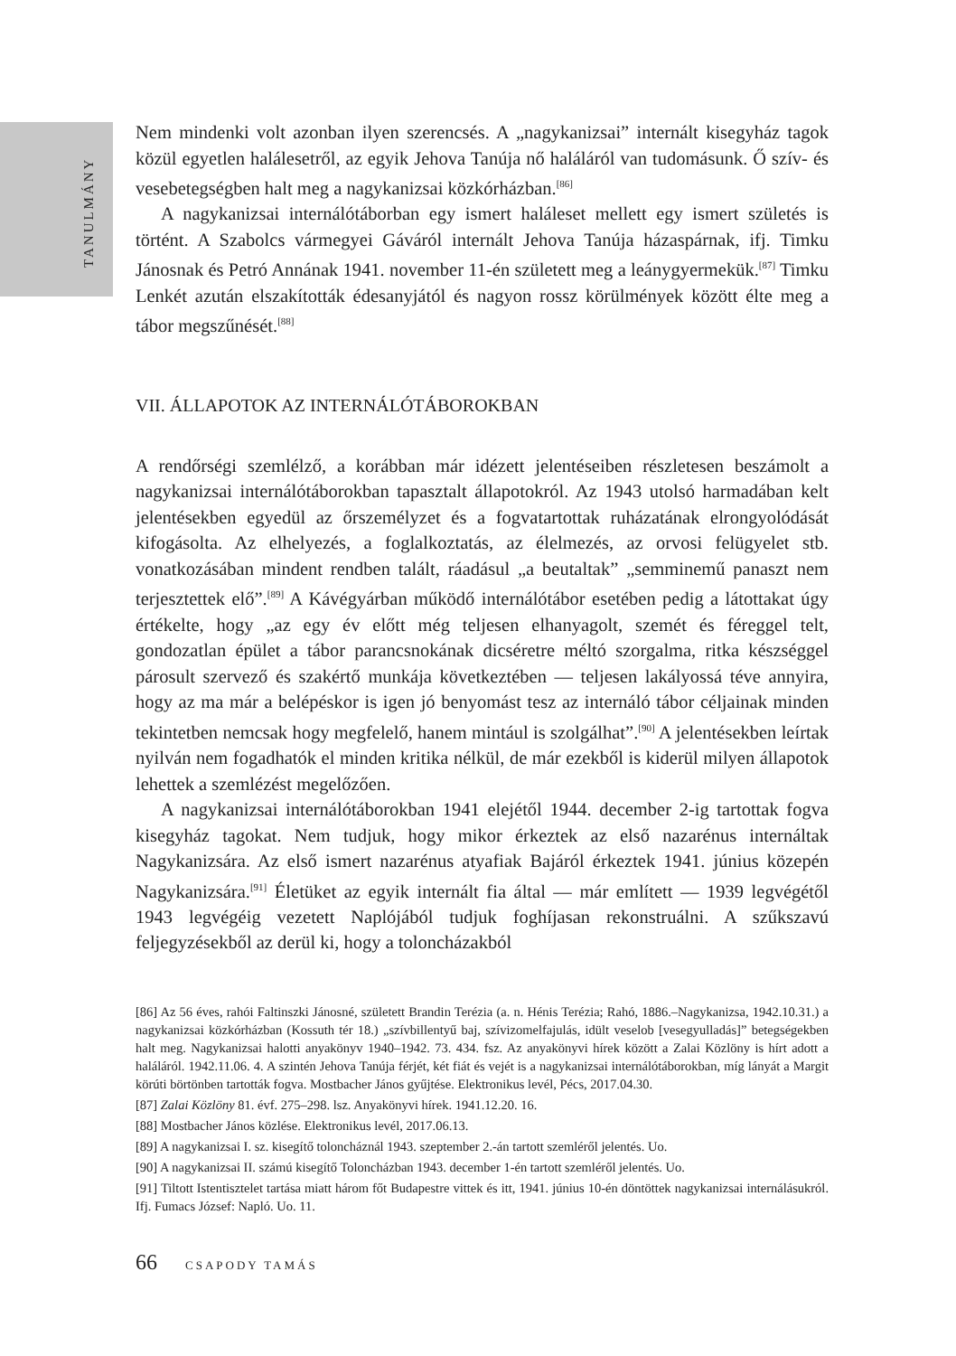TANULMÁNY
Nem mindenki volt azonban ilyen szerencsés. A „nagykanizsai” internált kisegyház tagok közül egyetlen halálesetről, az egyik Jehova Tanúja nő haláláról van tudomásunk. Ő szív- és vesebetegségben halt meg a nagykanizsai közkórházban.<sup>[86]</sup>
A nagykanizsai internálótáborban egy ismert haláleset mellett egy ismert születés is történt. A Szabolcs vármegyei Gáváról internált Jehova Tanúja házaspárnak, ifj. Timku Jánosnak és Petró Annának 1941. november 11-én született meg a leánygyermekük.<sup>[87]</sup> Timku Lenkét azután elszakították édesanyjától és nagyon rossz körülmények között élte meg a tábor megszűnését.<sup>[88]</sup>
VII. ÁLLAPOTOK AZ INTERNÁLÓTÁBOROKBAN
A rendőrségi szemlélző, a korábban már idézett jelentéseiben részletesen beszámolt a nagykanizsai internálótáborokban tapasztalt állapotokról. Az 1943 utolsó harmadában kelt jelentésekben egyedül az őrszemélyzet és a fogvatartottak ruházatának elrongyolódását kifogásolta. Az elhelyezés, a foglalkoztatás, az élelmezés, az orvosi felügyelet stb. vonatkozásában mindent rendben talált, ráadásul „a beutaltak” „semminemű panaszt nem terjesztettek elő”.<sup>[89]</sup> A Kávégyárban működő internálótábor esetében pedig a látottakat úgy értékelte, hogy „az egy év előtt még teljesen elhanyagolt, szemét és féreggel telt, gondozatlan épület a tábor parancsnokának dicséretre méltó szorgalma, ritka készséggel párosult szervező és szakértő munkája következtében — teljesen lakályossá téve annyira, hogy az ma már a belépéskor is igen jó benyomást tesz az internáló tábor céljainak minden tekintetben nemcsak hogy megfelelő, hanem mintául is szolgálhat”.<sup>[90]</sup> A jelentésekben leírtak nyilván nem fogadhatók el minden kritika nélkül, de már ezekből is kiderül milyen állapotok lehettek a szemlézést megelőzően.
A nagykanizsai internálótáborokban 1941 elejétől 1944. december 2-ig tartottak fogva kisegyház tagokat. Nem tudjuk, hogy mikor érkeztek az első nazarénus internáltak Nagykanizsára. Az első ismert nazarénus atyafiak Bajáról érkeztek 1941. június közepén Nagykanizsára.<sup>[91]</sup> Életüket az egyik internált fia által — már említett — 1939 legvégétől 1943 legvégéig vezetett Naplójából tudjuk foghíjasan rekonstruálni. A szűkszavú feljegyzésekből az derül ki, hogy a toloncházakból
[86] Az 56 éves, rahói Faltinszki Jánosné, született Brandin Terézia (a. n. Hénis Terézia; Rahó, 1886.–Nagykanizsa, 1942.10.31.) a nagykanizsai közkórházban (Kossuth tér 18.) „szívbillentyű baj, szívizomelfajulás, idült veselob [vesegyulladás]” betegségekben halt meg. Nagykanizsai halotti anyakönyv 1940–1942. 73. 434. fsz. Az anyakönyvi hírek között a Zalai Közlöny is hírt adott a haláláról. 1942.11.06. 4. A szintén Jehova Tanúja férjét, két fiát és vejét is a nagykanizsai internálótáborokban, míg lányát a Margit körúti börtönben tartották fogva. Mostbacher János gyűjtése. Elektronikus levél, Pécs, 2017.04.30.
[87] Zalai Közlöny 81. évf. 275–298. lsz. Anyakönyvi hírek. 1941.12.20. 16.
[88] Mostbacher János közlése. Elektronikus levél, 2017.06.13.
[89] A nagykanizsai I. sz. kisegítő toloncháznál 1943. szeptember 2.-án tartott szemléről jelentés. Uo.
[90] A nagykanizsai II. számú kisegítő Toloncházban 1943. december 1-én tartott szemléről jelentés. Uo.
[91] Tiltott Istentisztelet tartása miatt három főt Budapestre vittek és itt, 1941. június 10-én döntöttek nagykanizsai internálásukról. Ifj. Fumacs József: Napló. Uo. 11.
66 CSAPODY TAMÁS